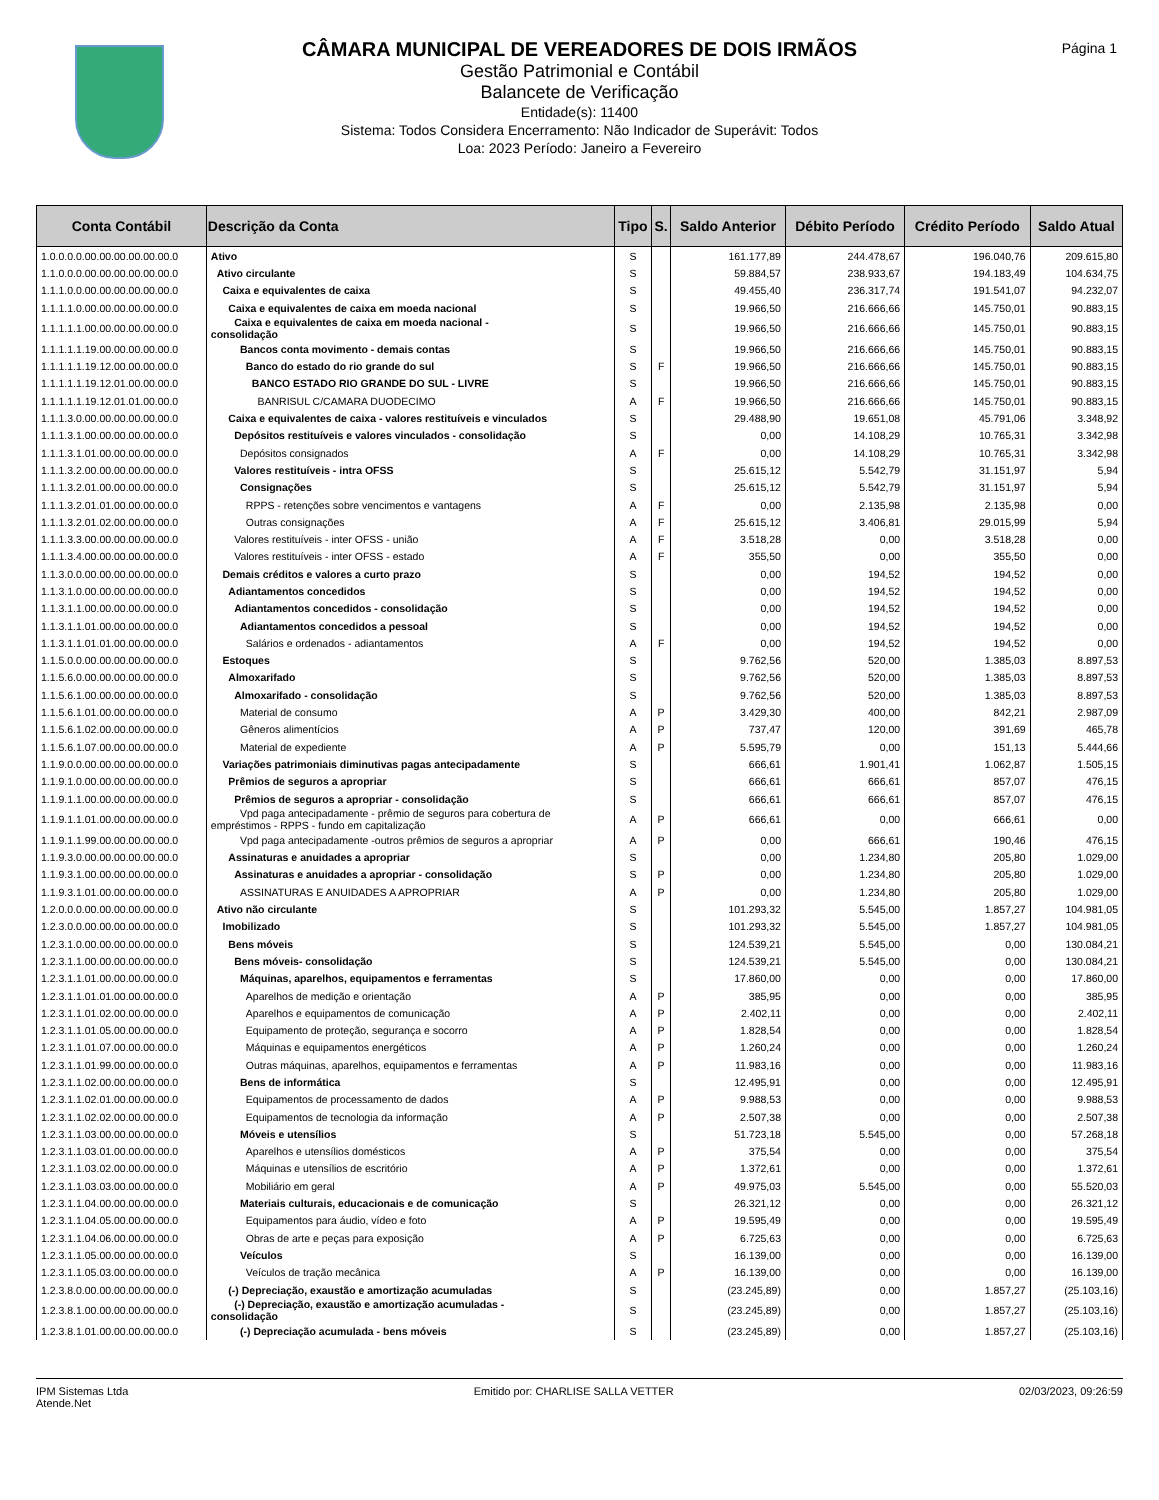Página 1
CÂMARA MUNICIPAL DE VEREADORES DE DOIS IRMÃOS
Gestão Patrimonial e Contábil
Balancete de Verificação
Entidade(s): 11400
Sistema: Todos Considera Encerramento: Não Indicador de Superávit: Todos
Loa: 2023 Período: Janeiro a Fevereiro
| Conta Contábil | Descrição da Conta | Tipo | S. | Saldo Anterior | Débito Período | Crédito Período | Saldo Atual |
| --- | --- | --- | --- | --- | --- | --- | --- |
| 1.0.0.0.0.00.00.00.00.00.00.0 | Ativo | S | | 161.177,89 | 244.478,67 | 196.040,76 | 209.615,80 |
| 1.1.0.0.0.00.00.00.00.00.00.0 | Ativo circulante | S | | 59.884,57 | 238.933,67 | 194.183,49 | 104.634,75 |
| 1.1.1.0.0.00.00.00.00.00.00.0 | Caixa e equivalentes de caixa | S | | 49.455,40 | 236.317,74 | 191.541,07 | 94.232,07 |
| 1.1.1.1.0.00.00.00.00.00.00.0 | Caixa e equivalentes de caixa em moeda nacional | S | | 19.966,50 | 216.666,66 | 145.750,01 | 90.883,15 |
| 1.1.1.1.1.00.00.00.00.00.00.0 | Caixa e equivalentes de caixa em moeda nacional - consolidação | S | | 19.966,50 | 216.666,66 | 145.750,01 | 90.883,15 |
| 1.1.1.1.1.19.00.00.00.00.00.0 | Bancos conta movimento - demais contas | S | | 19.966,50 | 216.666,66 | 145.750,01 | 90.883,15 |
| 1.1.1.1.1.19.12.00.00.00.00.0 | Banco do estado do rio grande do sul | S | F | 19.966,50 | 216.666,66 | 145.750,01 | 90.883,15 |
| 1.1.1.1.1.19.12.01.00.00.00.0 | BANCO ESTADO RIO GRANDE DO SUL - LIVRE | S | | 19.966,50 | 216.666,66 | 145.750,01 | 90.883,15 |
| 1.1.1.1.1.19.12.01.01.00.00.0 | BANRISUL C/CAMARA DUODECIMO | A | F | 19.966,50 | 216.666,66 | 145.750,01 | 90.883,15 |
| 1.1.1.3.0.00.00.00.00.00.00.0 | Caixa e equivalentes de caixa - valores restituíveis e vinculados | S | | 29.488,90 | 19.651,08 | 45.791,06 | 3.348,92 |
| 1.1.1.3.1.00.00.00.00.00.00.0 | Depósitos restituíveis e valores vinculados - consolidação | S | | 0,00 | 14.108,29 | 10.765,31 | 3.342,98 |
| 1.1.1.3.1.01.00.00.00.00.00.0 | Depósitos consignados | A | F | 0,00 | 14.108,29 | 10.765,31 | 3.342,98 |
| 1.1.1.3.2.00.00.00.00.00.00.0 | Valores restituíveis - intra OFSS | S | | 25.615,12 | 5.542,79 | 31.151,97 | 5,94 |
| 1.1.1.3.2.01.00.00.00.00.00.0 | Consignações | S | | 25.615,12 | 5.542,79 | 31.151,97 | 5,94 |
| 1.1.1.3.2.01.01.00.00.00.00.0 | RPPS - retenções sobre vencimentos e vantagens | A | F | 0,00 | 2.135,98 | 2.135,98 | 0,00 |
| 1.1.1.3.2.01.02.00.00.00.00.0 | Outras consignações | A | F | 25.615,12 | 3.406,81 | 29.015,99 | 5,94 |
| 1.1.1.3.3.00.00.00.00.00.00.0 | Valores restituíveis - inter OFSS - união | A | F | 3.518,28 | 0,00 | 3.518,28 | 0,00 |
| 1.1.1.3.4.00.00.00.00.00.00.0 | Valores restituíveis - inter OFSS - estado | A | F | 355,50 | 0,00 | 355,50 | 0,00 |
| 1.1.3.0.0.00.00.00.00.00.00.0 | Demais créditos e valores a curto prazo | S | | 0,00 | 194,52 | 194,52 | 0,00 |
| 1.1.3.1.0.00.00.00.00.00.00.0 | Adiantamentos concedidos | S | | 0,00 | 194,52 | 194,52 | 0,00 |
| 1.1.3.1.1.00.00.00.00.00.00.0 | Adiantamentos concedidos - consolidação | S | | 0,00 | 194,52 | 194,52 | 0,00 |
| 1.1.3.1.1.01.00.00.00.00.00.0 | Adiantamentos concedidos a pessoal | S | | 0,00 | 194,52 | 194,52 | 0,00 |
| 1.1.3.1.1.01.01.00.00.00.00.0 | Salários e ordenados - adiantamentos | A | F | 0,00 | 194,52 | 194,52 | 0,00 |
| 1.1.5.0.0.00.00.00.00.00.00.0 | Estoques | S | | 9.762,56 | 520,00 | 1.385,03 | 8.897,53 |
| 1.1.5.6.0.00.00.00.00.00.00.0 | Almoxarifado | S | | 9.762,56 | 520,00 | 1.385,03 | 8.897,53 |
| 1.1.5.6.1.00.00.00.00.00.00.0 | Almoxarifado - consolidação | S | | 9.762,56 | 520,00 | 1.385,03 | 8.897,53 |
| 1.1.5.6.1.01.00.00.00.00.00.0 | Material de consumo | A | P | 3.429,30 | 400,00 | 842,21 | 2.987,09 |
| 1.1.5.6.1.02.00.00.00.00.00.0 | Gêneros alimentícios | A | P | 737,47 | 120,00 | 391,69 | 465,78 |
| 1.1.5.6.1.07.00.00.00.00.00.0 | Material de expediente | A | P | 5.595,79 | 0,00 | 151,13 | 5.444,66 |
| 1.1.9.0.0.00.00.00.00.00.00.0 | Variações patrimoniais diminutivas pagas antecipadamente | S | | 666,61 | 1.901,41 | 1.062,87 | 1.505,15 |
| 1.1.9.1.0.00.00.00.00.00.00.0 | Prêmios de seguros a apropriar | S | | 666,61 | 666,61 | 857,07 | 476,15 |
| 1.1.9.1.1.00.00.00.00.00.00.0 | Prêmios de seguros a apropriar - consolidação | S | | 666,61 | 666,61 | 857,07 | 476,15 |
| 1.1.9.1.1.01.00.00.00.00.00.0 | Vpd paga antecipadamente - prêmio de seguros para cobertura de empréstimos - RPPS - fundo em capitalização | A | P | 666,61 | 0,00 | 666,61 | 0,00 |
| 1.1.9.1.1.99.00.00.00.00.00.0 | Vpd paga antecipadamente -outros prêmios de seguros a apropriar | A | P | 0,00 | 666,61 | 190,46 | 476,15 |
| 1.1.9.3.0.00.00.00.00.00.00.0 | Assinaturas e anuidades a apropriar | S | | 0,00 | 1.234,80 | 205,80 | 1.029,00 |
| 1.1.9.3.1.00.00.00.00.00.00.0 | Assinaturas e anuidades a apropriar - consolidação | S | P | 0,00 | 1.234,80 | 205,80 | 1.029,00 |
| 1.1.9.3.1.01.00.00.00.00.00.0 | ASSINATURAS E ANUIDADES A APROPRIAR | A | P | 0,00 | 1.234,80 | 205,80 | 1.029,00 |
| 1.2.0.0.0.00.00.00.00.00.00.0 | Ativo não circulante | S | | 101.293,32 | 5.545,00 | 1.857,27 | 104.981,05 |
| 1.2.3.0.0.00.00.00.00.00.00.0 | Imobilizado | S | | 101.293,32 | 5.545,00 | 1.857,27 | 104.981,05 |
| 1.2.3.1.0.00.00.00.00.00.00.0 | Bens móveis | S | | 124.539,21 | 5.545,00 | 0,00 | 130.084,21 |
| 1.2.3.1.1.00.00.00.00.00.00.0 | Bens móveis- consolidação | S | | 124.539,21 | 5.545,00 | 0,00 | 130.084,21 |
| 1.2.3.1.1.01.00.00.00.00.00.0 | Máquinas, aparelhos, equipamentos e ferramentas | S | | 17.860,00 | 0,00 | 0,00 | 17.860,00 |
| 1.2.3.1.1.01.01.00.00.00.00.0 | Aparelhos de medição e orientação | A | P | 385,95 | 0,00 | 0,00 | 385,95 |
| 1.2.3.1.1.01.02.00.00.00.00.0 | Aparelhos e equipamentos de comunicação | A | P | 2.402,11 | 0,00 | 0,00 | 2.402,11 |
| 1.2.3.1.1.01.05.00.00.00.00.0 | Equipamento de proteção, segurança e socorro | A | P | 1.828,54 | 0,00 | 0,00 | 1.828,54 |
| 1.2.3.1.1.01.07.00.00.00.00.0 | Máquinas e equipamentos energéticos | A | P | 1.260,24 | 0,00 | 0,00 | 1.260,24 |
| 1.2.3.1.1.01.99.00.00.00.00.0 | Outras máquinas, aparelhos, equipamentos e ferramentas | A | P | 11.983,16 | 0,00 | 0,00 | 11.983,16 |
| 1.2.3.1.1.02.00.00.00.00.00.0 | Bens de informática | S | | 12.495,91 | 0,00 | 0,00 | 12.495,91 |
| 1.2.3.1.1.02.01.00.00.00.00.0 | Equipamentos de processamento de dados | A | P | 9.988,53 | 0,00 | 0,00 | 9.988,53 |
| 1.2.3.1.1.02.02.00.00.00.00.0 | Equipamentos de tecnologia da informação | A | P | 2.507,38 | 0,00 | 0,00 | 2.507,38 |
| 1.2.3.1.1.03.00.00.00.00.00.0 | Móveis e utensílios | S | | 51.723,18 | 5.545,00 | 0,00 | 57.268,18 |
| 1.2.3.1.1.03.01.00.00.00.00.0 | Aparelhos e utensílios domésticos | A | P | 375,54 | 0,00 | 0,00 | 375,54 |
| 1.2.3.1.1.03.02.00.00.00.00.0 | Máquinas e utensílios de escritório | A | P | 1.372,61 | 0,00 | 0,00 | 1.372,61 |
| 1.2.3.1.1.03.03.00.00.00.00.0 | Mobiliário em geral | A | P | 49.975,03 | 5.545,00 | 0,00 | 55.520,03 |
| 1.2.3.1.1.04.00.00.00.00.00.0 | Materiais culturais, educacionais e de comunicação | S | | 26.321,12 | 0,00 | 0,00 | 26.321,12 |
| 1.2.3.1.1.04.05.00.00.00.00.0 | Equipamentos para áudio, vídeo e foto | A | P | 19.595,49 | 0,00 | 0,00 | 19.595,49 |
| 1.2.3.1.1.04.06.00.00.00.00.0 | Obras de arte e peças para exposição | A | P | 6.725,63 | 0,00 | 0,00 | 6.725,63 |
| 1.2.3.1.1.05.00.00.00.00.00.0 | Veículos | S | | 16.139,00 | 0,00 | 0,00 | 16.139,00 |
| 1.2.3.1.1.05.03.00.00.00.00.0 | Veículos de tração mecânica | A | P | 16.139,00 | 0,00 | 0,00 | 16.139,00 |
| 1.2.3.8.0.00.00.00.00.00.00.0 | (-) Depreciação, exaustão e amortização acumuladas | S | | (23.245,89) | 0,00 | 1.857,27 | (25.103,16) |
| 1.2.3.8.1.00.00.00.00.00.00.0 | (-) Depreciação, exaustão e amortização acumuladas - consolidação | S | | (23.245,89) | 0,00 | 1.857,27 | (25.103,16) |
| 1.2.3.8.1.01.00.00.00.00.00.0 | (-) Depreciação acumulada - bens móveis | S | | (23.245,89) | 0,00 | 1.857,27 | (25.103,16) |
IPM Sistemas Ltda
Atende.Net
Emitido por: CHARLISE SALLA VETTER
02/03/2023, 09:26:59